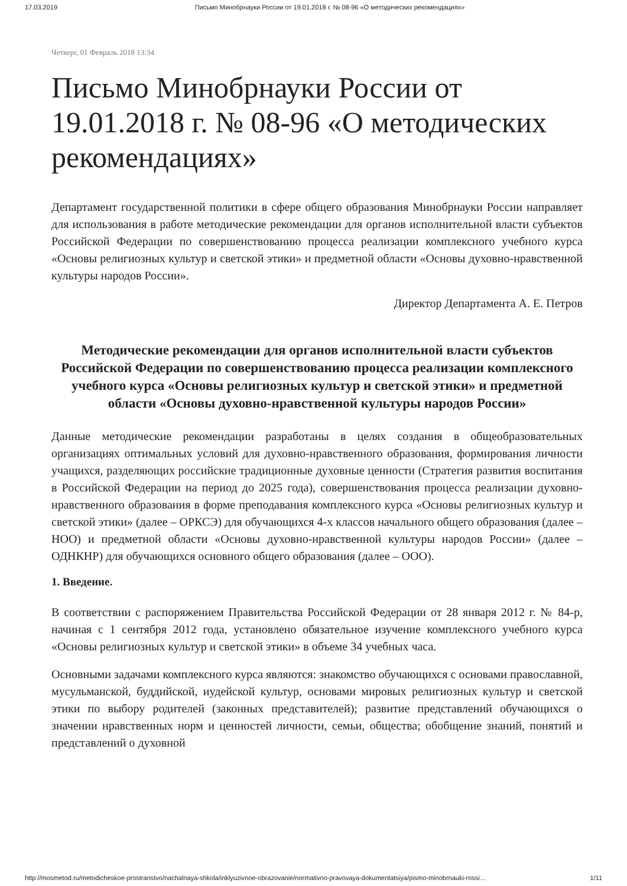17.03.2019 Письмо Минобрнауки России от 19.01.2018 г. № 08-96 «О методических рекомендациях»
Четверг, 01 Февраль 2018 13:34
Письмо Минобрнауки России от 19.01.2018 г. № 08-96 «О методических рекомендациях»
Департамент государственной политики в сфере общего образования Минобрнауки России направляет для использования в работе методические рекомендации для органов исполнительной власти субъектов Российской Федерации по совершенствованию процесса реализации комплексного учебного курса «Основы религиозных культур и светской этики» и предметной области «Основы духовно-нравственной культуры народов России».
Директор Департамента А. Е. Петров
Методические рекомендации для органов исполнительной власти субъектов Российской Федерации по совершенствованию процесса реализации комплексного учебного курса «Основы религиозных культур и светской этики» и предметной области «Основы духовно-нравственной культуры народов России»
Данные методические рекомендации разработаны в целях создания в общеобразовательных организациях оптимальных условий для духовно-нравственного образования, формирования личности учащихся, разделяющих российские традиционные духовные ценности (Стратегия развития воспитания в Российской Федерации на период до 2025 года), совершенствования процесса реализации духовно-нравственного образования в форме преподавания комплексного курса «Основы религиозных культур и светской этики» (далее – ОРКСЭ) для обучающихся 4-х классов начального общего образования (далее – НОО) и предметной области «Основы духовно-нравственной культуры народов России» (далее – ОДНКНР) для обучающихся основного общего образования (далее – ООО).
1. Введение.
В соответствии с распоряжением Правительства Российской Федерации от 28 января 2012 г. № 84-р, начиная с 1 сентября 2012 года, установлено обязательное изучение комплексного учебного курса «Основы религиозных культур и светской этики» в объеме 34 учебных часа.
Основными задачами комплексного курса являются: знакомство обучающихся с основами православной, мусульманской, буддийской, иудейской культур, основами мировых религиозных культур и светской этики по выбору родителей (законных представителей); развитие представлений обучающихся о значении нравственных норм и ценностей личности, семьи, общества; обобщение знаний, понятий и представлений о духовной
http://mosmetod.ru/metodicheskoe-prostranstvo/nachalnaya-shkola/inklyuzivnoe-obrazovanie/normativno-pravovaya-dokumentatsiya/pismo-minobrnauki-rossi… 1/11